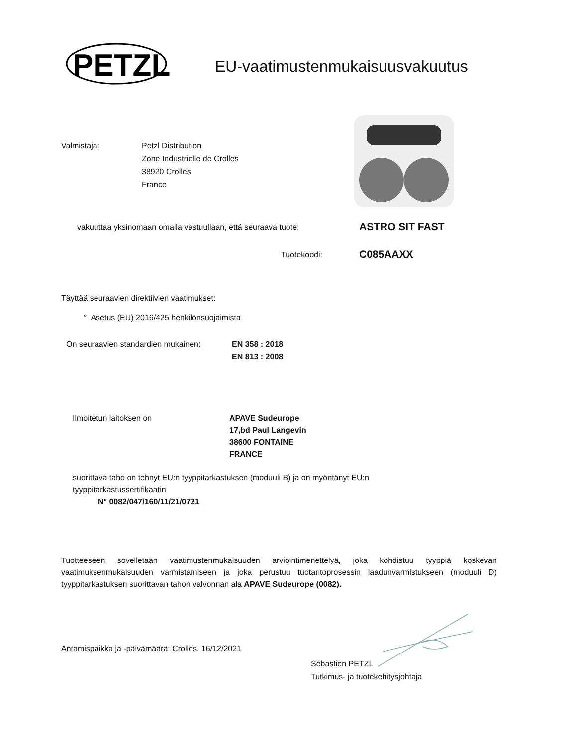PETZL
EU-vaatimustenmukaisuusvakuutus
Valmistaja: Petzl Distribution
Zone Industrielle de Crolles
38920 Crolles
France
vakuuttaa yksinomaan omalla vastuullaan, että seuraava tuote:
ASTRO SIT FAST
Tuotekoodi: C085AAXX
Täyttää seuraavien direktiivien vaatimukset:
° Asetus (EU) 2016/425 henkilönsuojaimista
On seuraavien standardien mukainen:
EN 358 : 2018
EN 813 : 2008
Ilmoitetun laitoksen on APAVE Sudeurope
17,bd Paul Langevin
38600 FONTAINE
FRANCE
suorittava taho on tehnyt EU:n tyyppitarkastuksen (moduuli B) ja on myöntänyt EU:n
tyyppitarkastussertifikaatin
N° 0082/047/160/11/21/0721
Tuotteeseen sovelletaan vaatimustenmukaisuuden arviointimenettelyä, joka kohdistuu tyyppiä koskevan vaatimuksenmukaisuuden varmistamiseen ja joka perustuu tuotantoprosessin laadunvarmistukseen (moduuli D) tyyppitarkastuksen suorittavan tahon valvonnan ala APAVE Sudeurope (0082).
Antamispaikka ja -päivämäärä: Crolles, 16/12/2021
Sébastien PETZL
Tutkimus- ja tuotekehitysjohtaja